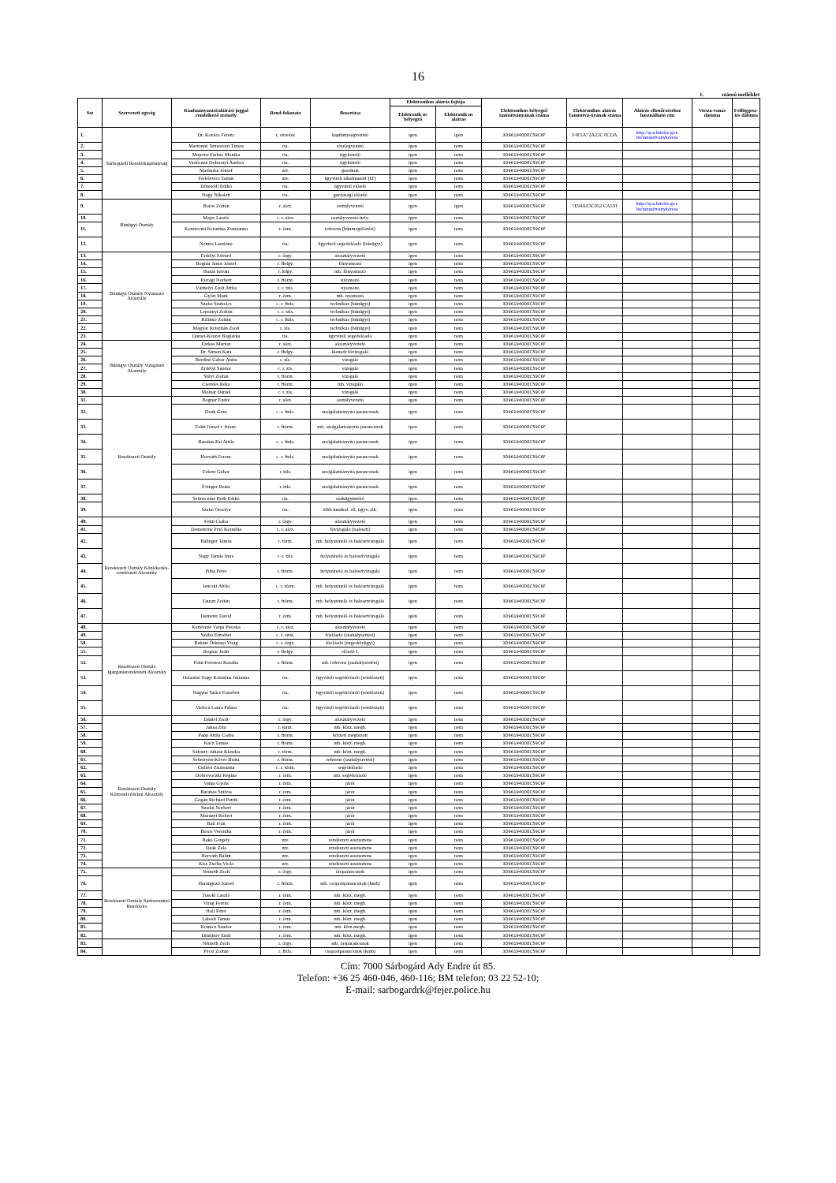16
1. számú melléklet
| Ssz | Szervezeti egység | Kiadmányozási/aláírási joggal rendelkező személy | Rend-fokozata | Beosztása | Elektronikus aláírás fajtája | | Elektronikus bélyegző tanúsítványának száma | Elektronikus aláírás Tanúsítvá-nyának száma | Aláírás ellenőrzéséhez használható cím | Vissza-vonás dátuma | Felfüggesz-tés dátuma |
| --- | --- | --- | --- | --- | --- | --- | --- | --- | --- | --- | --- |
| | | | | | Elektronik us bélyegző | Elektronik us aláírás | | | | | |
| 1. | Sárbogárdi Rendőrkapitányság | Dr. Kovács Ferenc | r. ezredes | kapitányságvezető | igen | igen | 3D961940DEC59C6F | F4F5A72A22C 0CDA | http://qca.hiteles.gov. hu/tanusitvanykereso | | |
| 2. | | Martonné Temesvári Tímea | ria. | részlegvezető | igen | nem | 3D961940DEC59C6F | | | | |
| 3. | | Majerné Farkas Mónika | ria. | ügykezelő | igen | nem | 3D961940DEC59C6F | | | | |
| 4. | | Vadóczné Dobronyi Andrea | ria. | ügykezelő | igen | nem | 3D961940DEC59C6F | | | | |
| 5. | | Madarász József | mv. | gondnok | igen | nem | 3D961940DEC59C6F | | | | |
| 6. | | Fődelevics Tamás | mv. | ügyviteli alkalmazott (IT) | igen | nem | 3D961940DEC59C6F | | | | |
| 7. | | Dömsödi Ildikó | ria. | ügyviteli előadó | igen | nem | 3D961940DEC59C6F | | | | |
| 8. | | Nagy Nikolett | ria. | gazdasági előadó | igen | nem | 3D961940DEC59C6F | | | | |
| 9. | Bűnügyi Osztály | Boros Zoltán | r. alez. | osztályvezető | igen | igen | 3D961940DEC59C6F | 7E94AF3C952 CA591 | http://qca.hiteles.gov. hu/tanusitvanykereso | | |
| 10. | | Majer László | c. r. alez. | osztályvezető-hely. | igen | nem | 3D961940DEC59C6F | | | | |
| 11. | | Komáromi Krisztina Zsuzsanna | r. őrm. | referens (bűnmegelőzési) | igen | nem | 3D961940DEC59C6F | | | | |
| 12. | | Nemes Lászlóné | ria. | ügyviteli segédelőadó (bűnügyi) | igen | nem | 3D961940DEC59C6F | | | | |
| 13. | Bűnügyi Osztály Nyomozó Alosztály | Erdélyi Edvárd | r. őrgy. | alosztályvezető | igen | nem | 3D961940DEC59C6F | | | | |
| 14. | | Bognár János József | r. fhdgy. | főnyomozó | igen | nem | 3D961940DEC59C6F | | | | |
| 15. | | Buzás István | r. hdgy. | mb. főnyomozó | igen | nem | 3D961940DEC59C6F | | | | |
| 16. | | Parragi Norbert | r. ftőrm. | nyomozó | igen | nem | 3D961940DEC59C6F | | | | |
| 17. | | Várhelyi Zsolt Attila | c. r. tzls. | nyomozó | igen | nem | 3D961940DEC59C6F | | | | |
| 18. | | Győri Márk | r. őrm. | mb. nyomozó | igen | nem | 3D961940DEC59C6F | | | | |
| 19. | | Szabó Szabolcs | c. r. ftzls. | technikus (bűnügyi) | igen | nem | 3D961940DEC59C6F | | | | |
| 20. | | Lepsényi Zoltán | c. r. tzls. | technikus (bűnügyi) | igen | nem | 3D961940DEC59C6F | | | | |
| 21. | | Kilinkó Zoltán | c. r. ftzls. | technikus (bűnügyi) | igen | nem | 3D961940DEC59C6F | | | | |
| 22. | | Magyar Krisztián Zsolt | r. zls. | technikus (bűnügyi) | igen | nem | 3D961940DEC59C6F | | | | |
| 23. | | Dániel-Keszei Boglárka | ria. | ügyviteli segédelőadó | igen | nem | 3D961940DEC59C6F | | | | |
| 24. | Bűnügyi Osztály Vizsgálati Alosztály | Farkas Márton | r. alez. | alosztályvezető | igen | nem | 3D961940DEC59C6F | | | | |
| 25. | | Dr. Simon Kata | r. fhdgy. | kiemelt fővizsgáló | igen | nem | 3D961940DEC59C6F | | | | |
| 26. | | Bérdiné Gábor Anita | r. zls. | vizsgáló | igen | nem | 3D961940DEC59C6F | | | | |
| 27. | | Erdélyi Sándor | c. r. zls. | vizsgáló | igen | nem | 3D961940DEC59C6F | | | | |
| 28. | | Sülyi Zoltán | r. ftőrm. | vizsgáló | igen | nem | 3D961940DEC59C6F | | | | |
| 29. | | Csendes Réka | r. ftőrm. | mb. vizsgáló | igen | nem | 3D961940DEC59C6F | | | | |
| 30. | | Molnár Dániel | c. r. zls. | vizsgáló | igen | nem | 3D961940DEC59C6F | | | | |
| 31. | Rendészeti Osztály | Bognár Endre | r. alez. | osztályvezető | igen | nem | 3D961940DEC59C6F | | | | |
| 32. | | Deák Géza | c. r. ftzls. | szolgálatirányító parancsnok | igen | nem | 3D961940DEC59C6F | | | | |
| 33. | | Fekti József r. ftőrm. | r. ftőrm. | mb. szolgálatirányító parancsnok | igen | nem | 3D961940DEC59C6F | | | | |
| 34. | | Barabás Pál Attila | c. r. ftzls. | szolgálatirányító parancsnok | igen | nem | 3D961940DEC59C6F | | | | |
| 35. | | Horváth Ferenc | c. r. ftzls. | szolgálatirányító parancsnok | igen | nem | 3D961940DEC59C6F | | | | |
| 36. | | Fekete Gábor | r. tzls. | szolgálatirányító parancsnok | igen | nem | 3D961940DEC59C6F | | | | |
| 37. | | Évinger Beáta | r. tzls. | szolgálatirányító parancsnok | igen | nem | 3D961940DEC59C6F | | | | |
| 38. | | Selmecziné Both Ildikó | ria. | szakügyintéző | igen | nem | 3D961940DEC59C6F | | | | |
| 39. | | Szabó Orsolya | ria. | több munkaf. ell. ügyv. alk. | igen | nem | 3D961940DEC59C6F | | | | |
| 40. | Rendészeti Osztály Közlekedés-rendészeti Alosztály | Fekti Csaba | r. őrgy. | alosztályvezető | igen | nem | 3D961940DEC59C6F | | | | |
| 41. | | Demeterné Pető Kornélia | c. r. alez. | fővizsgáló (baleseti) | igen | nem | 3D961940DEC59C6F | | | | |
| 42. | | Bálinger Tamás | r. törm. | mb. helyszínelő és balesetvizsgáló | igen | nem | 3D961940DEC59C6F | | | | |
| 43. | | Nagy Tamás Imre | c. r. tzls. | helyszínelő és balesetvizsgáló | igen | nem | 3D961940DEC59C6F | | | | |
| 44. | | Puha Péter | r. ftőrm. | helyszínelő és balesetvizsgáló | igen | nem | 3D961940DEC59C6F | | | | |
| 45. | | Jencski Attila | c. r. törm. | mb. helyszínelő és balesetvizsgáló | igen | nem | 3D961940DEC59C6F | | | | |
| 46. | | Fauszt Zoltán | r. ftőrm. | mb. helyszínelő és balesetvizsgáló | igen | nem | 3D961940DEC59C6F | | | | |
| 47. | | Demeter Dávid | r. őrm. | mb. helyszínelő és balesetvizsgáló | igen | nem | 3D961940DEC59C6F | | | | |
| 48. | Rendészeti Osztály Igazgatásrendészeti Alosztály | Kertészné Varga Piroska | c. r. alez. | alosztályvezető | igen | nem | 3D961940DEC59C6F | | | | |
| 49. | | Szabó Erzsébet | c. r. szds. | főelőadó (szabálysértési) | igen | nem | 3D961940DEC59C6F | | | | |
| 50. | | Bakiné Örkényi Virág | c. r. őrgy. | főelőadó (engedélyügyi) | igen | nem | 3D961940DEC59C6F | | | | |
| 51. | | Bognár Judit | r. fhdgy. | előadó I. | igen | nem | 3D961940DEC59C6F | | | | |
| 52. | | Fritz-Ferenczi Rozália | r. ftőrm. | mb. referens (szabálysértési) | igen | nem | 3D961940DEC59C6F | | | | |
| 53. | | Halasiné Nagy Krisztina Julianna | ria. | ügyviteli segédelőadó (rendészeti) | igen | nem | 3D961940DEC59C6F | | | | |
| 54. | | Nagyné Szűcs Erzsébet | ria. | ügyviteli segédelőadó (rendészeti) | igen | nem | 3D961940DEC59C6F | | | | |
| 55. | | Vadócz Laura Pálma | ria. | ügyviteli segédelőadó (rendészeti) | igen | nem | 3D961940DEC59C6F | | | | |
| 56. | Rendészeti Osztály Közrendvédelmi Alosztály | Dániel Zsolt | r. őrgy. | alosztályvezető | igen | nem | 3D961940DEC59C6F | | | | |
| 57. | | Jaksa Zita | r. törm. | mb. körz. megb. | igen | nem | 3D961940DEC59C6F | | | | |
| 58. | | Papp Attila Csaba | r. ftőrm. | körzeti megbízott | igen | nem | 3D961940DEC59C6F | | | | |
| 59. | | Kacz Tamás | r. ftőrm. | mb. körz. megb. | igen | nem | 3D961940DEC59C6F | | | | |
| 60. | | Sáfrány-Juhász Klaudia | r. törm. | mb. körz. megb. | igen | nem | 3D961940DEC59C6F | | | | |
| 61. | | Sebestyén-Kövér Beáta | r. ftőrm. | referens (szabálysértési) | igen | nem | 3D961940DEC59C6F | | | | |
| 62. | | Csilléri Zsuzsanna | c. r. törm. | segédelőadó | igen | nem | 3D961940DEC59C6F | | | | |
| 63. | | Dobrovoczki Regina | r. őrm. | mb. segédelőadó | igen | nem | 3D961940DEC59C6F | | | | |
| 64. | | Varga Gyula | r. őrm. | járőr | igen | nem | 3D961940DEC59C6F | | | | |
| 65. | | Barabás Szilvia | r. őrm. | járőr | igen | nem | 3D961940DEC59C6F | | | | |
| 66. | | Gógán Richárd Patrik | r. őrm. | járőr | igen | nem | 3D961940DEC59C6F | | | | |
| 67. | | Szadai Norbert | r. őrm. | járőr | igen | nem | 3D961940DEC59C6F | | | | |
| 68. | | Murányi Róbert | r. őrm. | járőr | igen | nem | 3D961940DEC59C6F | | | | |
| 69. | | Bali Iván | r. őrm. | járőr | igen | nem | 3D961940DEC59C6F | | | | |
| 70. | | Boros Veronika | r. őrm. | járőr | igen | nem | 3D961940DEC59C6F | | | | |
| 71. | | Bakó Gergely | mv. | rendészeti asszisztens | igen | nem | 3D961940DEC59C6F | | | | |
| 72. | | Deák Zala | mv. | rendészeti asszisztens | igen | nem | 3D961940DEC59C6F | | | | |
| 73. | | Horváth Bálint | mv. | rendészeti asszisztens | igen | nem | 3D961940DEC59C6F | | | | |
| 74. | | Kiss Zsófia Viola | mv. | rendészeti asszisztens | igen | nem | 3D961940DEC59C6F | | | | |
| 75. | Rendészeti Osztály Sárkeresztúri Rendőrőrs | Németh Zsolt | r. őrgy. | őrsparancsnok | igen | nem | 3D961940DEC59C6F | | | | |
| 76. | | Harangozó József | r. ftőrm. | mb. csoportparancsnok (kmb) | igen | nem | 3D961940DEC59C6F | | | | |
| 77. | | Tosoki László | r. őrm. | mb. körz. megb. | igen | nem | 3D961940DEC59C6F | | | | |
| 78. | | Virág Ferenc | r. őrm. | mb. körz. megb. | igen | nem | 3D961940DEC59C6F | | | | |
| 79. | | Holl Péter | r. őrm. | mb. körz. megb. | igen | nem | 3D961940DEC59C6F | | | | |
| 80. | | Lábodi Tamás | r. őrm. | mb. körz. megb. | igen | nem | 3D961940DEC59C6F | | | | |
| 81. | | Kránicz Sándor | r. őrm. | mb. körz.megb. | igen | nem | 3D961940DEC59C6F | | | | |
| 82. | | Dimitrov Emil | r. őrm. | mb. körz. megb. | igen | nem | 3D961940DEC59C6F | | | | |
| 83. | | Németh Zsolt | r. őrgy. | mb. őrsparancsnok | igen | nem | 3D961940DEC59C6F | | | | |
| 84. | | Pécsi Zoltán | r. ftzls. | csoportparancsnok (kmb) | igen | nem | 3D961940DEC59C6F | | | | |
Cím: 7000 Sárbogárd Ady Endre út 85.
Telefon: +36 25 460-046, 460-116; BM telefon: 03 22 52-10;
E-mail: sarbogardrk@fejer.police.hu